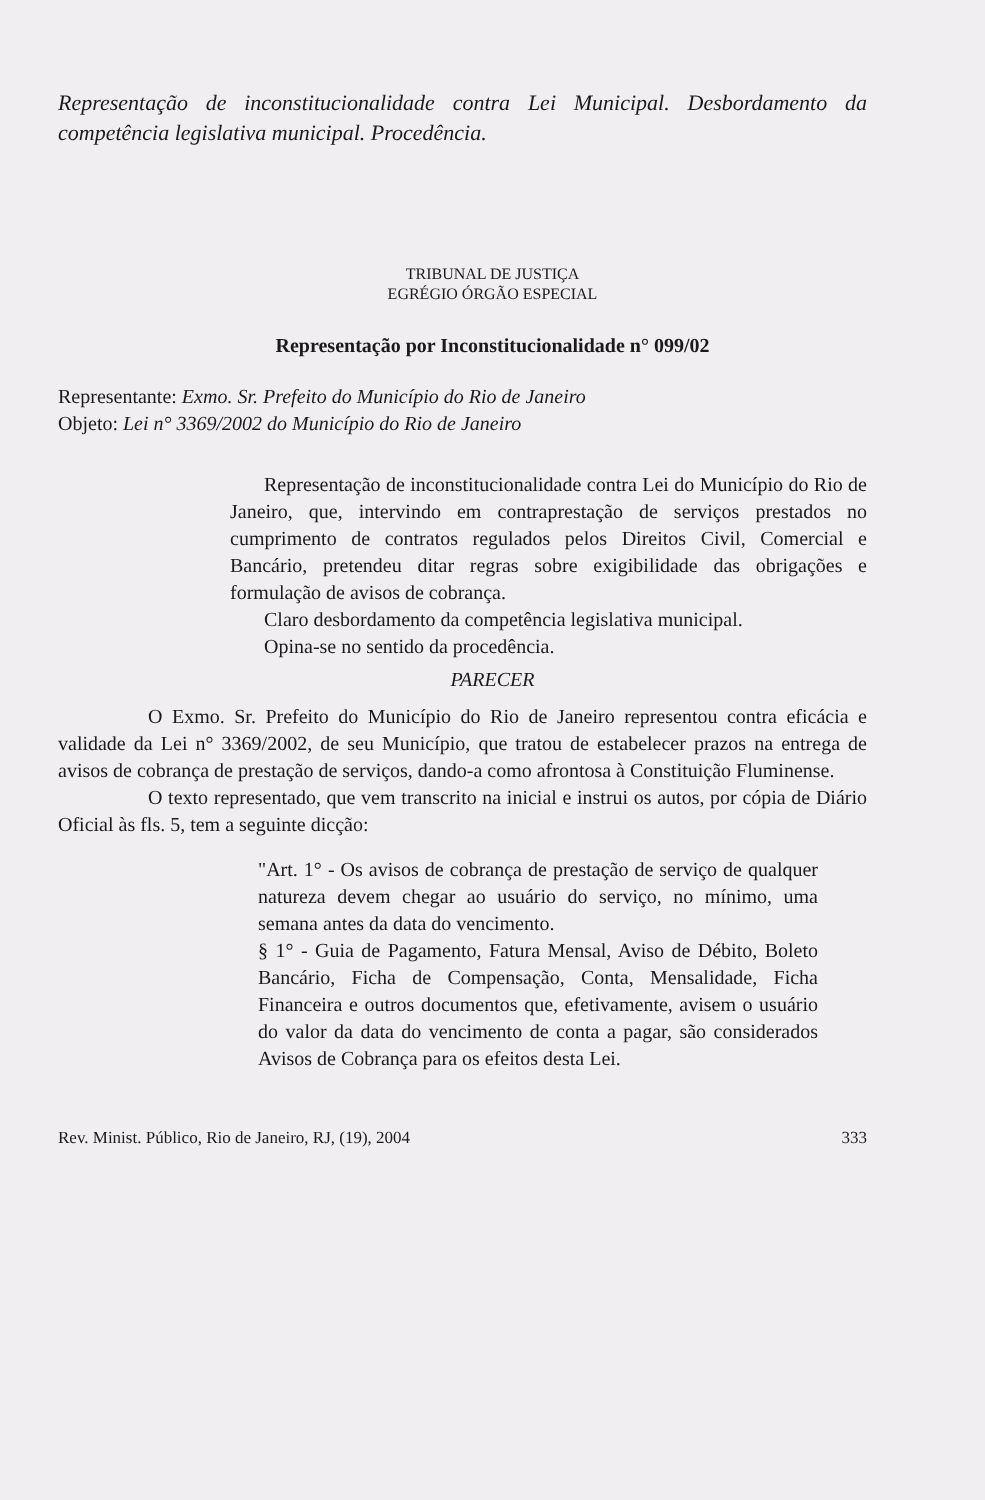Representação de inconstitucionalidade contra Lei Municipal. Desbordamento da competência legislativa municipal. Procedência.
TRIBUNAL DE JUSTIÇA
EGRÉGIO ÓRGÃO ESPECIAL
Representação por Inconstitucionalidade n° 099/02
Representante: Exmo. Sr. Prefeito do Município do Rio de Janeiro
Objeto: Lei n° 3369/2002 do Município do Rio de Janeiro
Representação de inconstitucionalidade contra Lei do Município do Rio de Janeiro, que, intervindo em contraprestação de serviços prestados no cumprimento de contratos regulados pelos Direitos Civil, Comercial e Bancário, pretendeu ditar regras sobre exigibilidade das obrigações e formulação de avisos de cobrança.
Claro desbordamento da competência legislativa municipal.
Opina-se no sentido da procedência.
PARECER
O Exmo. Sr. Prefeito do Município do Rio de Janeiro representou contra eficácia e validade da Lei n° 3369/2002, de seu Município, que tratou de estabelecer prazos na entrega de avisos de cobrança de prestação de serviços, dando-a como afrontosa à Constituição Fluminense.
O texto representado, que vem transcrito na inicial e instrui os autos, por cópia de Diário Oficial às fls. 5, tem a seguinte dicção:
"Art. 1° - Os avisos de cobrança de prestação de serviço de qualquer natureza devem chegar ao usuário do serviço, no mínimo, uma semana antes da data do vencimento.
§ 1° - Guia de Pagamento, Fatura Mensal, Aviso de Débito, Boleto Bancário, Ficha de Compensação, Conta, Mensalidade, Ficha Financeira e outros documentos que, efetivamente, avisem o usuário do valor da data do vencimento de conta a pagar, são considerados Avisos de Cobrança para os efeitos desta Lei.
Rev. Minist. Público, Rio de Janeiro, RJ, (19), 2004 333